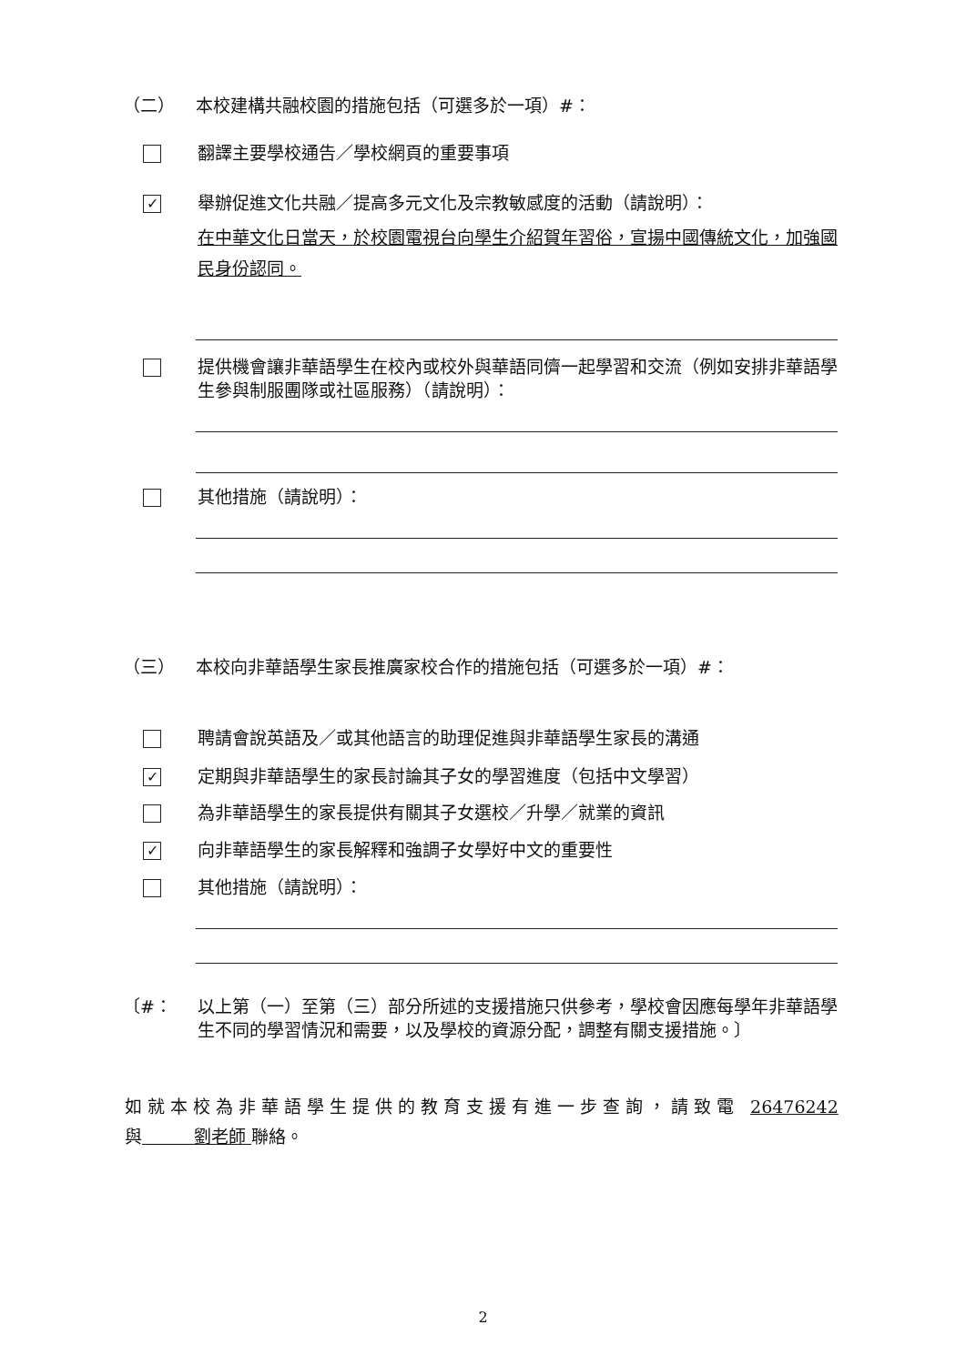（二） 本校建構共融校園的措施包括（可選多於一項）#：
翻譯主要學校通告／學校網頁的重要事項
✓ 舉辦促進文化共融／提高多元文化及宗教敏感度的活動（請說明）：
在中華文化日當天，於校園電視台向學生介紹賀年習俗，宣揚中國傳統文化，加強國民身份認同。
提供機會讓非華語學生在校內或校外與華語同儕一起學習和交流（例如安排非華語學生參與制服團隊或社區服務）（請說明）：
其他措施（請說明）：
（三） 本校向非華語學生家長推廣家校合作的措施包括（可選多於一項）#：
聘請會說英語及／或其他語言的助理促進與非華語學生家長的溝通
✓ 定期與非華語學生的家長討論其子女的學習進度（包括中文學習）
為非華語學生的家長提供有關其子女選校／升學／就業的資訊
✓ 向非華語學生的家長解釋和強調子女學好中文的重要性
其他措施（請說明）：
〔#： 以上第（一）至第（三）部分所述的支援措施只供參考，學校會因應每學年非華語學生不同的學習情況和需要，以及學校的資源分配，調整有關支援措施。〕
如就本校為非華語學生提供的教育支援有進一步查詢，請致電 26476242 與　　　劉老師 聯絡。
2